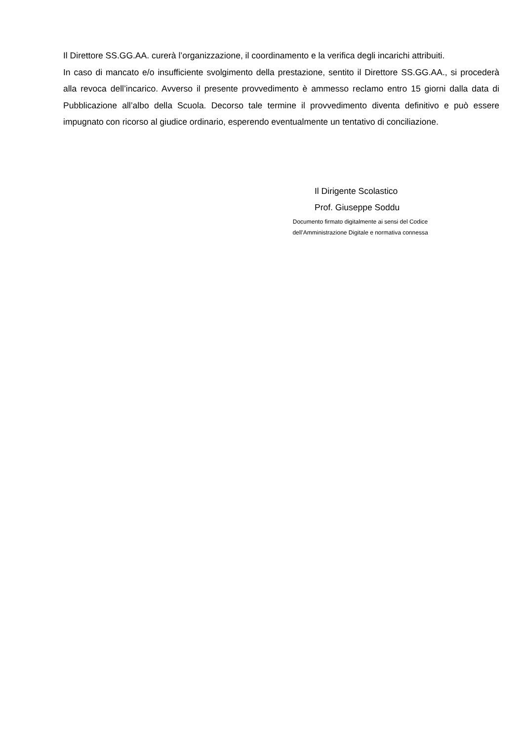Il Direttore SS.GG.AA. curerà l’organizzazione, il coordinamento e la verifica degli incarichi attribuiti.
In caso di mancato e/o insufficiente svolgimento della prestazione, sentito il Direttore SS.GG.AA., si procederà alla revoca dell’incarico. Avverso il presente provvedimento è ammesso reclamo entro 15 giorni dalla data di Pubblicazione all’albo della Scuola. Decorso tale termine il provvedimento diventa definitivo e può essere impugnato con ricorso al giudice ordinario, esperendo eventualmente un tentativo di conciliazione.
Il Dirigente Scolastico
Prof. Giuseppe Soddu
Documento firmato digitalmente ai sensi del Codice
dell’Amministrazione Digitale e normativa connessa